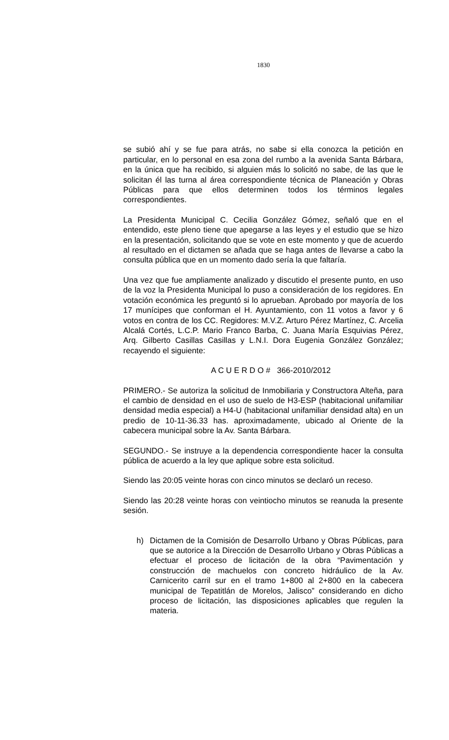1830
se subió ahí y se fue para atrás, no sabe si ella conozca la petición en particular, en lo personal en esa zona del rumbo a la avenida Santa Bárbara, en la única que ha recibido, si alguien más lo solicitó no sabe, de las que le solicitan él las turna al área correspondiente técnica de Planeación y Obras Públicas para que ellos determinen todos los términos legales correspondientes.
La Presidenta Municipal C. Cecilia González Gómez, señaló que en el entendido, este pleno tiene que apegarse a las leyes y el estudio que se hizo en la presentación, solicitando que se vote en este momento y que de acuerdo al resultado en el dictamen se añada que se haga antes de llevarse a cabo la consulta pública que en un momento dado sería la que faltaría.
Una vez que fue ampliamente analizado y discutido el presente punto, en uso de la voz la Presidenta Municipal lo puso a consideración de los regidores. En votación económica les preguntó si lo aprueban. Aprobado por mayoría de los 17 munícipes que conforman el H. Ayuntamiento, con 11 votos a favor y 6 votos en contra de los CC. Regidores: M.V.Z. Arturo Pérez Martínez, C. Arcelia Alcalá Cortés, L.C.P. Mario Franco Barba, C. Juana María Esquivias Pérez, Arq. Gilberto Casillas Casillas y L.N.I. Dora Eugenia González González; recayendo el siguiente:
A C U E R D O # 366-2010/2012
PRIMERO.- Se autoriza la solicitud de Inmobiliaria y Constructora Alteña, para el cambio de densidad en el uso de suelo de H3-ESP (habitacional unifamiliar densidad media especial) a H4-U (habitacional unifamiliar densidad alta) en un predio de 10-11-36.33 has. aproximadamente, ubicado al Oriente de la cabecera municipal sobre la Av. Santa Bárbara.
SEGUNDO.- Se instruye a la dependencia correspondiente hacer la consulta pública de acuerdo a la ley que aplique sobre esta solicitud.
Siendo las 20:05 veinte horas con cinco minutos se declaró un receso.
Siendo las 20:28 veinte horas con veintiocho minutos se reanuda la presente sesión.
h) Dictamen de la Comisión de Desarrollo Urbano y Obras Públicas, para que se autorice a la Dirección de Desarrollo Urbano y Obras Públicas a efectuar el proceso de licitación de la obra “Pavimentación y construcción de machuelos con concreto hidráulico de la Av. Carnicerito carril sur en el tramo 1+800 al 2+800 en la cabecera municipal de Tepatitlán de Morelos, Jalisco” considerando en dicho proceso de licitación, las disposiciones aplicables que regulen la materia.